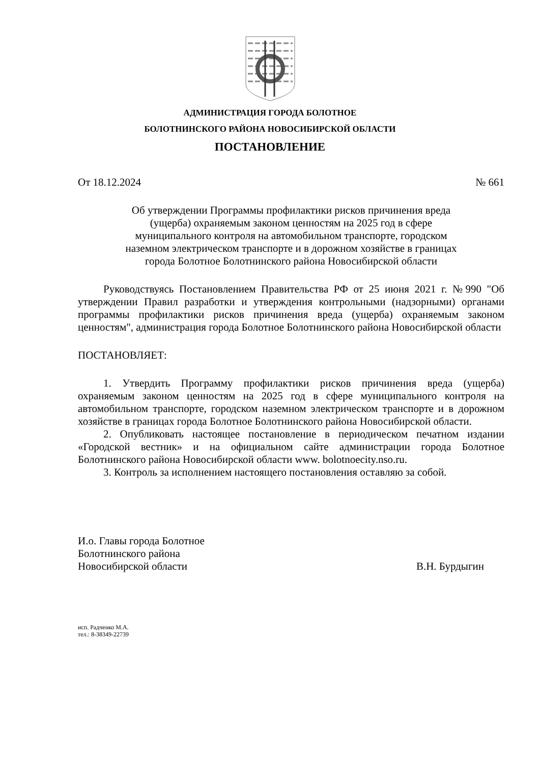АДМИНИСТРАЦИЯ ГОРОДА БОЛОТНОЕ
БОЛОТНИНСКОГО РАЙОНА НОВОСИБИРСКОЙ ОБЛАСТИ
ПОСТАНОВЛЕНИЕ
От 18.12.2024 № 661
Об утверждении Программы профилактики рисков причинения вреда
(ущерба) охраняемым законом ценностям на 2025 год в сфере
муниципального контроля на автомобильном транспорте, городском
наземном электрическом транспорте и в дорожном хозяйстве в границах
города Болотное Болотнинского района Новосибирской области
Руководствуясь Постановлением Правительства РФ от 25 июня 2021 г. №990 "Об утверждении Правил разработки и утверждения контрольными (надзорными) органами программы профилактики рисков причинения вреда (ущерба) охраняемым законом ценностям", администрация города Болотное Болотнинского района Новосибирской области
ПОСТАНОВЛЯЕТ:
1. Утвердить Программу профилактики рисков причинения вреда (ущерба) охраняемым законом ценностям на 2025 год в сфере муниципального контроля на автомобильном транспорте, городском наземном электрическом транспорте и в дорожном хозяйстве в границах города Болотное Болотнинского района Новосибирской области.
2. Опубликовать настоящее постановление в периодическом печатном издании «Городской вестник» и на официальном сайте администрации города Болотное Болотнинского района Новосибирской области www. bolotnoecity.nso.ru.
3. Контроль за исполнением настоящего постановления оставляю за собой.
И.о. Главы города Болотное
Болотнинского района
Новосибирской области В.Н. Бурдыгин
исп. Радченко М.А.
тел.: 8-38349-22739